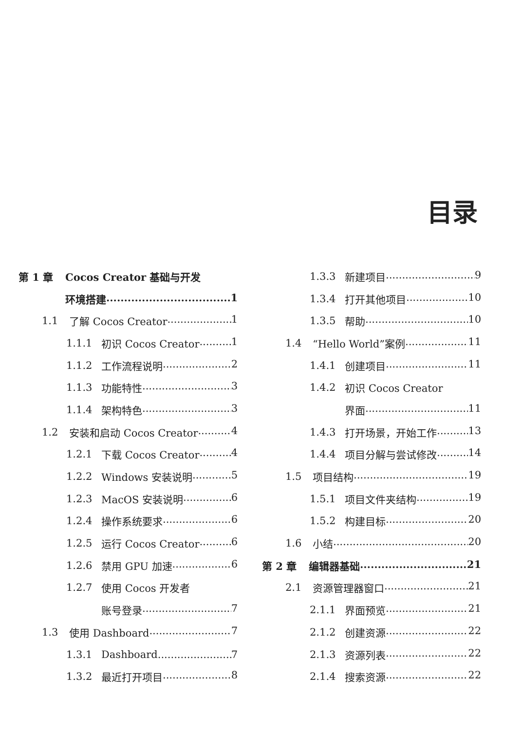目录
第 1 章 Cocos Creator 基础与开发
环境搭建 1
1.1 了解 Cocos Creator 1
1.1.1 初识 Cocos Creator 1
1.1.2 工作流程说明 2
1.1.3 功能特性 3
1.1.4 架构特色 3
1.2 安装和启动 Cocos Creator 4
1.2.1 下载 Cocos Creator 4
1.2.2 Windows 安装说明 5
1.2.3 MacOS 安装说明 6
1.2.4 操作系统要求 6
1.2.5 运行 Cocos Creator 6
1.2.6 禁用 GPU 加速 6
1.2.7 使用 Cocos 开发者
账号登录 7
1.3 使用 Dashboard 7
1.3.1 Dashboard 7
1.3.2 最近打开项目 8
1.3.3 新建项目 9
1.3.4 打开其他项目 10
1.3.5 帮助 10
1.4 “Hello World”案例 11
1.4.1 创建项目 11
1.4.2 初识 Cocos Creator
界面 11
1.4.3 打开场景，开始工作 13
1.4.4 项目分解与尝试修改 14
1.5 项目结构 19
1.5.1 项目文件夹结构 19
1.5.2 构建目标 20
1.6 小结 20
第 2 章 编辑器基础 21
2.1 资源管理器窗口 21
2.1.1 界面预览 21
2.1.2 创建资源 22
2.1.3 资源列表 22
2.1.4 搜索资源 22